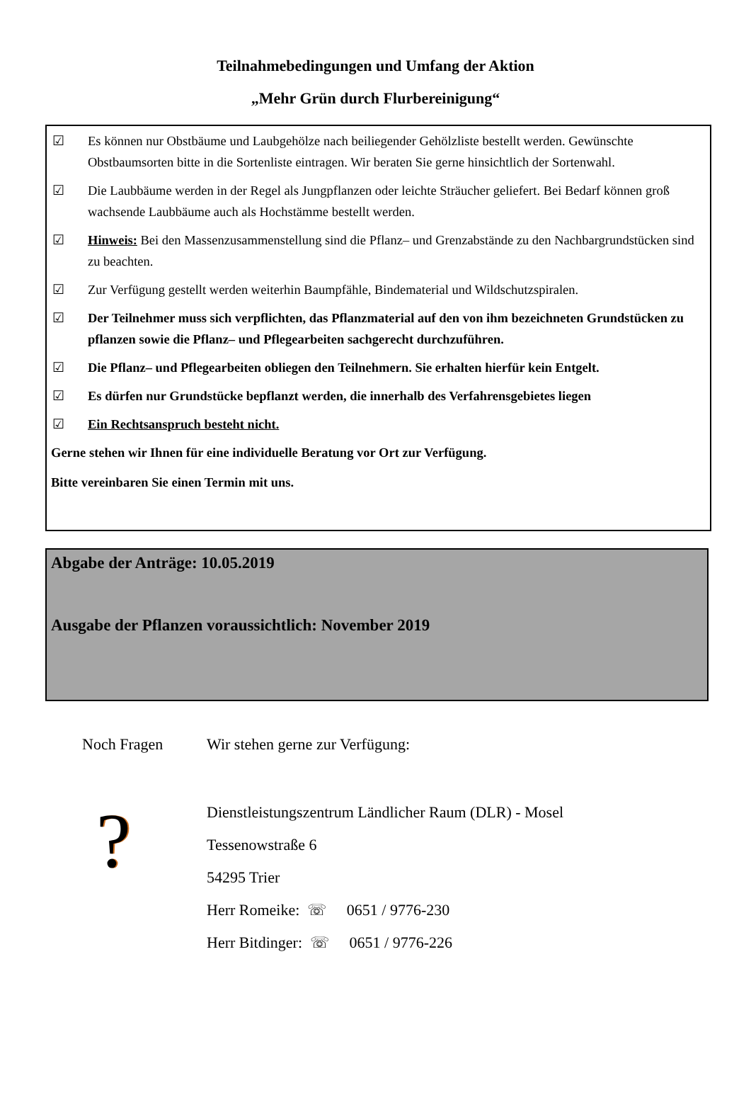Teilnahmebedingungen und Umfang der Aktion
„Mehr Grün durch Flurbereinigung“
☑ Es können nur Obstbäume und Laubgehölze nach beiliegender Gehölzliste bestellt werden. Gewünschte Obstbaumsorten bitte in die Sortenliste eintragen. Wir beraten Sie gerne hinsichtlich der Sortenwahl.
☑ Die Laubbäume werden in der Regel als Jungpflanzen oder leichte Sträucher geliefert. Bei Bedarf können groß wachsende Laubbäume auch als Hochstämme bestellt werden.
☑ Hinweis: Bei den Massenzusammenstellung sind die Pflanz– und Grenzabstände zu den Nachbargrundstücken sind zu beachten.
☑ Zur Verfügung gestellt werden weiterhin Baumpfähle, Bindematerial und Wildschutzspiralen.
☑ Der Teilnehmer muss sich verpflichten, das Pflanzmaterial auf den von ihm bezeichneten Grundstücken zu pflanzen sowie die Pflanz– und Pflegearbeiten sachgerecht durchzuführen.
☑ Die Pflanz– und Pflegearbeiten obliegen den Teilnehmern. Sie erhalten hierfür kein Entgelt.
☑ Es dürfen nur Grundstücke bepflanzt werden, die innerhalb des Verfahrensgebietes liegen
☑ Ein Rechtsanspruch besteht nicht.
Gerne stehen wir Ihnen für eine individuelle Beratung vor Ort zur Verfügung.
Bitte vereinbaren Sie einen Termin mit uns.
Abgabe der Anträge: 10.05.2019
Ausgabe der Pflanzen voraussichtlich: November 2019
Noch Fragen
?
Wir stehen gerne zur Verfügung:
Dienstleistungszentrum Ländlicher Raum (DLR) - Mosel
Tessenowstraße 6
54295 Trier
Herr Romeike: ☏ 0651 / 9776-230
Herr Bitdinger: ☏ 0651 / 9776-226